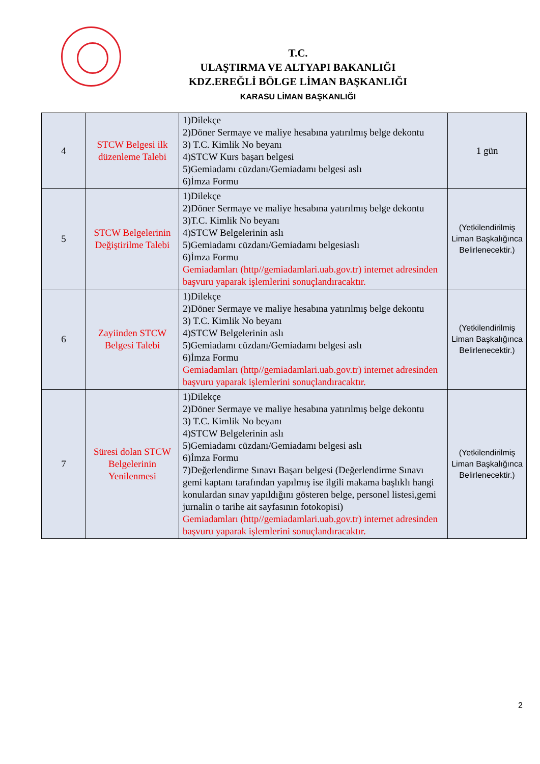T.C.
ULAŞTIRMA VE ALTYAPI BAKANLIĞI
KDZ.EREĞLİ BÖLGE LİMAN BAŞKANLIĞI
KARASU LİMAN BAŞKANLIĞI
| 4 | STCW Belgesi ilk düzenleme Talebi | 1)Dilekçe 2)Döner Sermaye ve maliye hesabına yatırılmış belge dekontu 3) T.C. Kimlik No beyanı 4)STCW Kurs başarı belgesi 5)Gemiadamı cüzdanı/Gemiadamı belgesi aslı 6)İmza Formu | 1 gün |
| 5 | STCW Belgelerinin Değiştirilme Talebi | 1)Dilekçe 2)Döner Sermaye ve maliye hesabına yatırılmış belge dekontu 3)T.C. Kimlik No beyanı 4)STCW Belgelerinin aslı 5)Gemiadamı cüzdanı/Gemiadamı belgesiaslı 6)İmza Formu Gemiadamları (http//gemiadamlari.uab.gov.tr) internet adresinden başvuru yaparak işlemlerini sonuçlandıracaktır. | (Yetkilendirilmiş Liman Başkalığınca Belirlenecektir.) |
| 6 | Zayiinden STCW Belgesi Talebi | 1)Dilekçe 2)Döner Sermaye ve maliye hesabına yatırılmış belge dekontu 3) T.C. Kimlik No beyanı 4)STCW Belgelerinin aslı 5)Gemiadamı cüzdanı/Gemiadamı belgesi aslı 6)İmza Formu Gemiadamları (http//gemiadamlari.uab.gov.tr) internet adresinden başvuru yaparak işlemlerini sonuçlandıracaktır. | (Yetkilendirilmiş Liman Başkalığınca Belirlenecektir.) |
| 7 | Süresi dolan STCW Belgelerinin Yenilenmesi | 1)Dilekçe 2)Döner Sermaye ve maliye hesabına yatırılmış belge dekontu 3) T.C. Kimlik No beyanı 4)STCW Belgelerinin aslı 5)Gemiadamı cüzdanı/Gemiadamı belgesi aslı 6)İmza Formu 7)Değerlendirme Sınavı Başarı belgesi (Değerlendirme Sınavı gemi kaptanı tarafından yapılmış ise ilgili makama başlıklı hangi konulardan sınav yapıldığını gösteren belge, personel listesi,gemi jurnalin o tarihe ait sayfasının fotokopisi) Gemiadamları (http//gemiadamlari.uab.gov.tr) internet adresinden başvuru yaparak işlemlerini sonuçlandıracaktır. | (Yetkilendirilmiş Liman Başkalığınca Belirlenecektir.) |
2